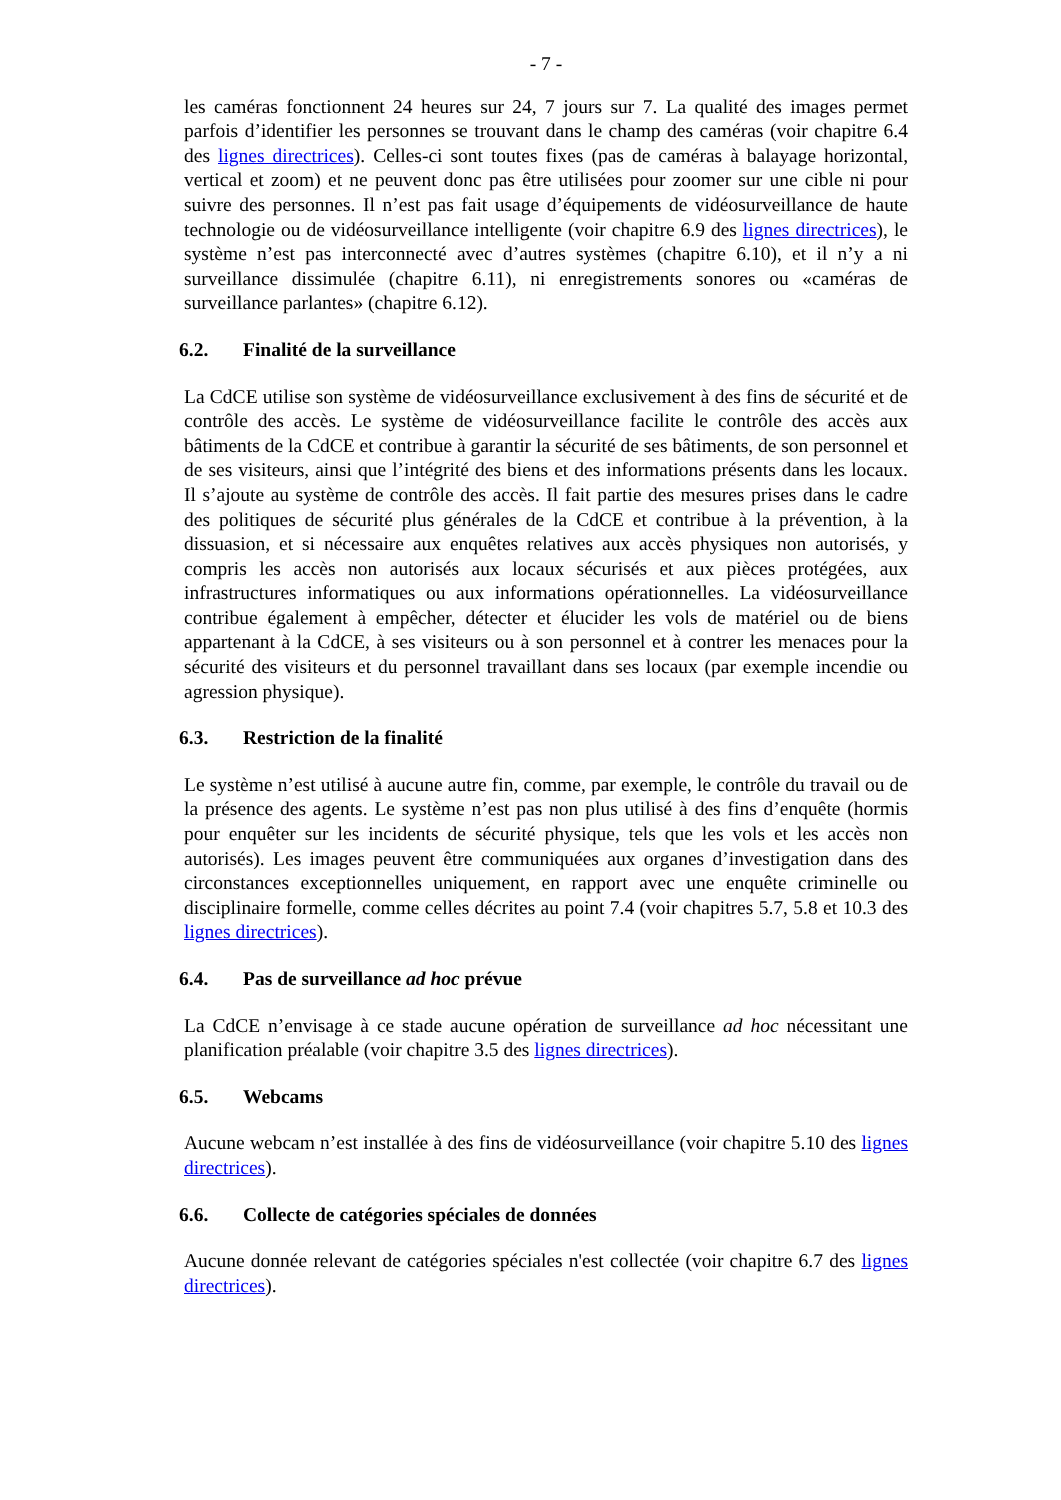- 7 -
les caméras fonctionnent 24 heures sur 24, 7 jours sur 7. La qualité des images permet parfois d’identifier les personnes se trouvant dans le champ des caméras (voir chapitre 6.4 des lignes directrices). Celles-ci sont toutes fixes (pas de caméras à balayage horizontal, vertical et zoom) et ne peuvent donc pas être utilisées pour zoomer sur une cible ni pour suivre des personnes. Il n’est pas fait usage d’équipements de vidéosurveillance de haute technologie ou de vidéosurveillance intelligente (voir chapitre 6.9 des lignes directrices), le système n’est pas interconnecté avec d’autres systèmes (chapitre 6.10), et il n’y a ni surveillance dissimulée (chapitre 6.11), ni enregistrements sonores ou «caméras de surveillance parlantes» (chapitre 6.12).
6.2. Finalité de la surveillance
La CdCE utilise son système de vidéosurveillance exclusivement à des fins de sécurité et de contrôle des accès. Le système de vidéosurveillance facilite le contrôle des accès aux bâtiments de la CdCE et contribue à garantir la sécurité de ses bâtiments, de son personnel et de ses visiteurs, ainsi que l’intégrité des biens et des informations présents dans les locaux. Il s’ajoute au système de contrôle des accès. Il fait partie des mesures prises dans le cadre des politiques de sécurité plus générales de la CdCE et contribue à la prévention, à la dissuasion, et si nécessaire aux enquêtes relatives aux accès physiques non autorisés, y compris les accès non autorisés aux locaux sécurisés et aux pièces protégées, aux infrastructures informatiques ou aux informations opérationnelles. La vidéosurveillance contribue également à empêcher, détecter et élucider les vols de matériel ou de biens appartenant à la CdCE, à ses visiteurs ou à son personnel et à contrer les menaces pour la sécurité des visiteurs et du personnel travaillant dans ses locaux (par exemple incendie ou agression physique).
6.3. Restriction de la finalité
Le système n’est utilisé à aucune autre fin, comme, par exemple, le contrôle du travail ou de la présence des agents. Le système n’est pas non plus utilisé à des fins d’enquête (hormis pour enquêter sur les incidents de sécurité physique, tels que les vols et les accès non autorisés). Les images peuvent être communiquées aux organes d’investigation dans des circonstances exceptionnelles uniquement, en rapport avec une enquête criminelle ou disciplinaire formelle, comme celles décrites au point 7.4 (voir chapitres 5.7, 5.8 et 10.3 des lignes directrices).
6.4. Pas de surveillance ad hoc prévue
La CdCE n’envisage à ce stade aucune opération de surveillance ad hoc nécessitant une planification préalable (voir chapitre 3.5 des lignes directrices).
6.5. Webcams
Aucune webcam n’est installée à des fins de vidéosurveillance (voir chapitre 5.10 des lignes directrices).
6.6. Collecte de catégories spéciales de données
Aucune donnée relevant de catégories spéciales n'est collectée (voir chapitre 6.7 des lignes directrices).